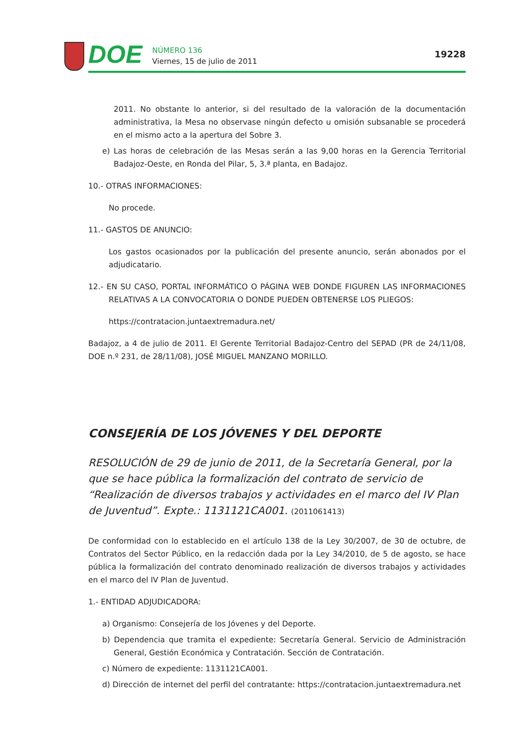DOE
NÚMERO 136
Viernes, 15 de julio de 2011
19228
2011. No obstante lo anterior, si del resultado de la valoración de la documentación administrativa, la Mesa no observase ningún defecto u omisión subsanable se procederá en el mismo acto a la apertura del Sobre 3.
e) Las horas de celebración de las Mesas serán a las 9,00 horas en la Gerencia Territorial Badajoz-Oeste, en Ronda del Pilar, 5, 3.ª planta, en Badajoz.
10.- OTRAS INFORMACIONES:
No procede.
11.- GASTOS DE ANUNCIO:
Los gastos ocasionados por la publicación del presente anuncio, serán abonados por el adjudicatario.
12.- EN SU CASO, PORTAL INFORMÁTICO O PÁGINA WEB DONDE FIGUREN LAS INFORMACIONES RELATIVAS A LA CONVOCATORIA O DONDE PUEDEN OBTENERSE LOS PLIEGOS:
https://contratacion.juntaextremadura.net/
Badajoz, a 4 de julio de 2011. El Gerente Territorial Badajoz-Centro del SEPAD (PR de 24/11/08, DOE n.º 231, de 28/11/08), JOSÉ MIGUEL MANZANO MORILLO.
CONSEJERÍA DE LOS JÓVENES Y DEL DEPORTE
RESOLUCIÓN de 29 de junio de 2011, de la Secretaría General, por la que se hace pública la formalización del contrato de servicio de “Realización de diversos trabajos y actividades en el marco del IV Plan de Juventud”. Expte.: 1131121CA001. (2011061413)
De conformidad con lo establecido en el artículo 138 de la Ley 30/2007, de 30 de octubre, de Contratos del Sector Público, en la redacción dada por la Ley 34/2010, de 5 de agosto, se hace pública la formalización del contrato denominado realización de diversos trabajos y actividades en el marco del IV Plan de Juventud.
1.- ENTIDAD ADJUDICADORA:
a) Organismo: Consejería de los Jóvenes y del Deporte.
b) Dependencia que tramita el expediente: Secretaría General. Servicio de Administración General, Gestión Económica y Contratación. Sección de Contratación.
c) Número de expediente: 1131121CA001.
d) Dirección de internet del perfil del contratante: https://contratacion.juntaextremadura.net